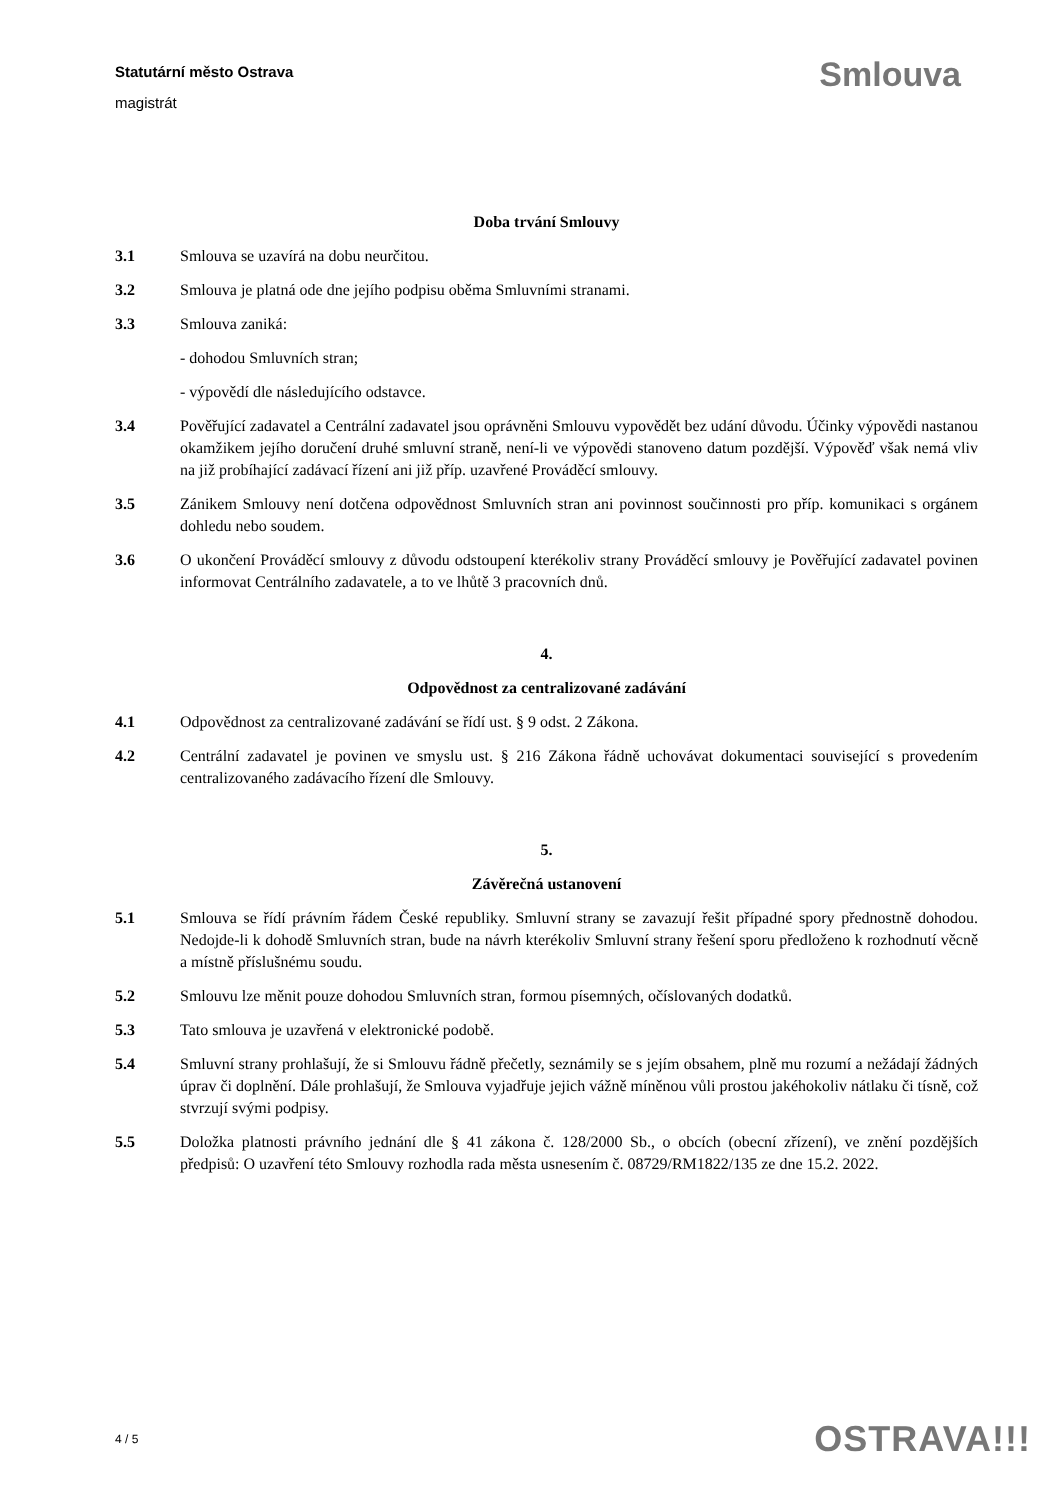Statutární město Ostrava
magistrát
Smlouva
Doba trvání Smlouvy
3.1 Smlouva se uzavírá na dobu neurčitou.
3.2 Smlouva je platná ode dne jejího podpisu oběma Smluvními stranami.
3.3 Smlouva zaniká:
- dohodou Smluvních stran;
- výpovědí dle následujícího odstavce.
3.4 Pověřující zadavatel a Centrální zadavatel jsou oprávněni Smlouvu vypovědět bez udání důvodu. Účinky výpovědi nastanou okamžikem jejího doručení druhé smluvní straně, není-li ve výpovědi stanoveno datum pozdější. Výpověď však nemá vliv na již probíhající zadávací řízení ani již příp. uzavřené Prováděcí smlouvy.
3.5 Zánikem Smlouvy není dotčena odpovědnost Smluvních stran ani povinnost součinnosti pro příp. komunikaci s orgánem dohledu nebo soudem.
3.6 O ukončení Prováděcí smlouvy z důvodu odstoupení kterékoliv strany Prováděcí smlouvy je Pověřující zadavatel povinen informovat Centrálního zadavatele, a to ve lhůtě 3 pracovních dnů.
4.
Odpovědnost za centralizované zadávání
4.1 Odpovědnost za centralizované zadávání se řídí ust. § 9 odst. 2 Zákona.
4.2 Centrální zadavatel je povinen ve smyslu ust. § 216 Zákona řádně uchovávat dokumentaci související s provedením centralizovaného zadávacího řízení dle Smlouvy.
5.
Závěrečná ustanovení
5.1 Smlouva se řídí právním řádem České republiky. Smluvní strany se zavazují řešit případné spory přednostně dohodou. Nedojde-li k dohodě Smluvních stran, bude na návrh kterékoliv Smluvní strany řešení sporu předloženo k rozhodnutí věcně a místně příslušnému soudu.
5.2 Smlouvu lze měnit pouze dohodou Smluvních stran, formou písemných, očíslovaných dodatků.
5.3 Tato smlouva je uzavřená v elektronické podobě.
5.4 Smluvní strany prohlašují, že si Smlouvu řádně přečetly, seznámily se s jejím obsahem, plně mu rozumí a nežádají žádných úprav či doplnění. Dále prohlašují, že Smlouva vyjadřuje jejich vážně míněnou vůli prostou jakéhokoliv nátlaku či tísně, což stvrzují svými podpisy.
5.5 Doložka platnosti právního jednání dle § 41 zákona č. 128/2000 Sb., o obcích (obecní zřízení), ve znění pozdějších předpisů: O uzavření této Smlouvy rozhodla rada města usnesením č. 08729/RM1822/135 ze dne 15.2. 2022.
4 / 5
OSTRAVA!!!